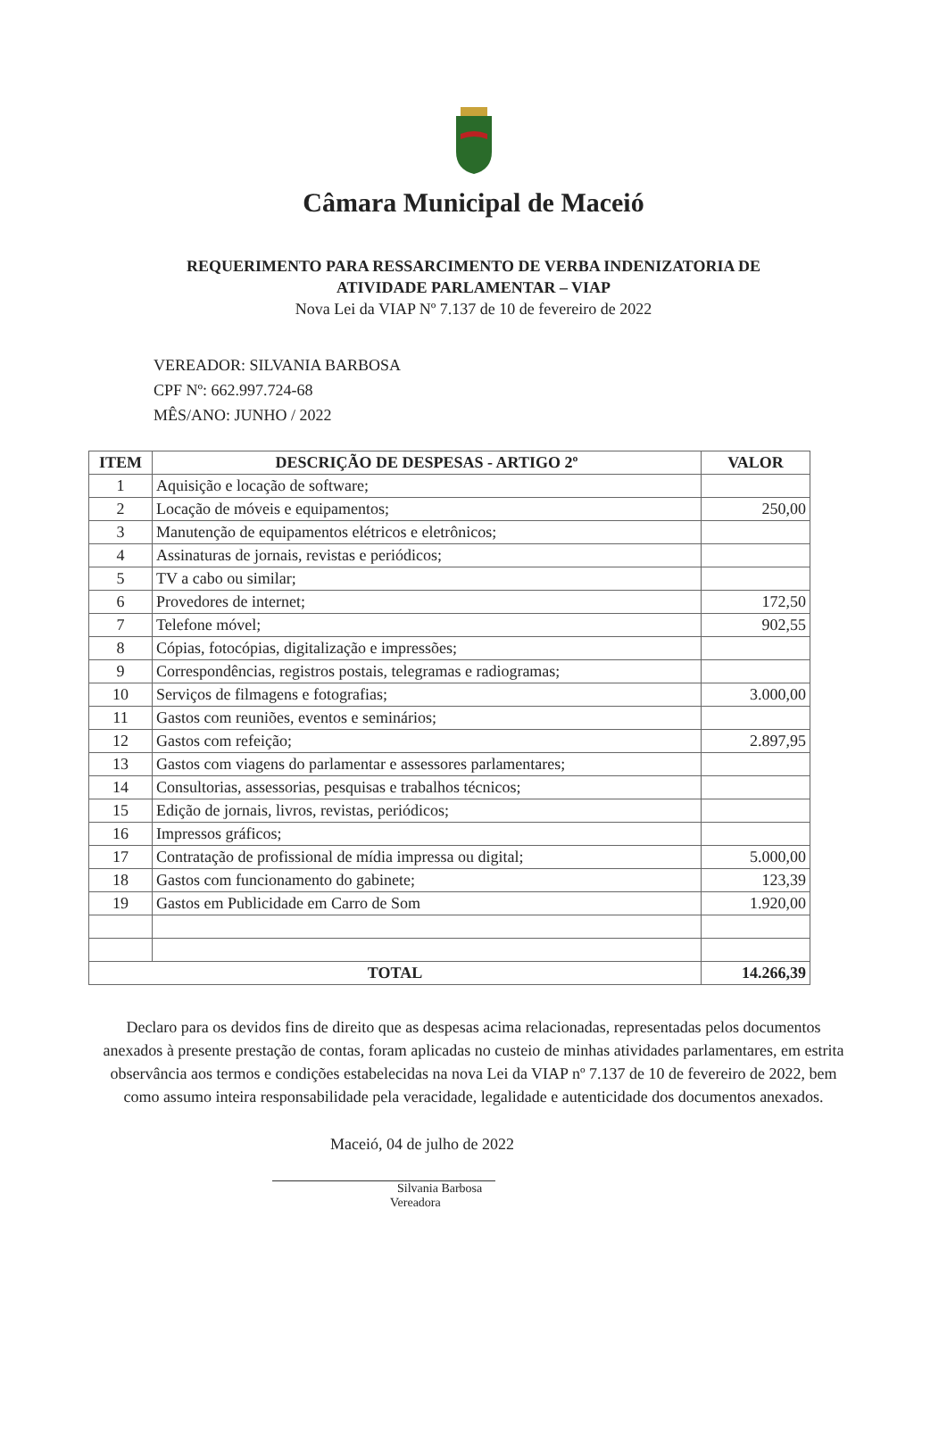Câmara Municipal de Maceió
REQUERIMENTO PARA RESSARCIMENTO DE VERBA INDENIZATORIA DE
ATIVIDADE PARLAMENTAR – VIAP
Nova Lei da VIAP Nº 7.137 de 10 de fevereiro de 2022
VEREADOR: SILVANIA BARBOSA
CPF Nº: 662.997.724-68
MÊS/ANO: JUNHO / 2022
| ITEM | DESCRIÇÃO DE DESPESAS - ARTIGO 2º | VALOR |
| --- | --- | --- |
| 1 | Aquisição e locação de software; | |
| 2 | Locação de móveis e equipamentos; | 250,00 |
| 3 | Manutenção de equipamentos elétricos e eletrônicos; | |
| 4 | Assinaturas de jornais, revistas e periódicos; | |
| 5 | TV a cabo ou similar; | |
| 6 | Provedores de internet; | 172,50 |
| 7 | Telefone móvel; | 902,55 |
| 8 | Cópias, fotocópias, digitalização e impressões; | |
| 9 | Correspondências, registros postais, telegramas e radiogramas; | |
| 10 | Serviços de filmagens e fotografias; | 3.000,00 |
| 11 | Gastos com reuniões, eventos e seminários; | |
| 12 | Gastos com refeição; | 2.897,95 |
| 13 | Gastos com viagens do parlamentar e assessores parlamentares; | |
| 14 | Consultorias, assessorias, pesquisas e trabalhos técnicos; | |
| 15 | Edição de jornais, livros, revistas, periódicos; | |
| 16 | Impressos gráficos; | |
| 17 | Contratação de profissional de mídia impressa ou digital; | 5.000,00 |
| 18 | Gastos com funcionamento do gabinete; | 123,39 |
| 19 | Gastos em Publicidade em Carro de Som | 1.920,00 |
| TOTAL | | 14.266,39 |
Declaro para os devidos fins de direito que as despesas acima relacionadas, representadas pelos documentos anexados à presente prestação de contas, foram aplicadas no custeio de minhas atividades parlamentares, em estrita observância aos termos e condições estabelecidas na nova Lei da VIAP nº 7.137 de 10 de fevereiro de 2022, bem como assumo inteira responsabilidade pela veracidade, legalidade e autenticidade dos documentos anexados.
Maceió, 04 de julho de 2022
Silvania Barbosa
Vereadora